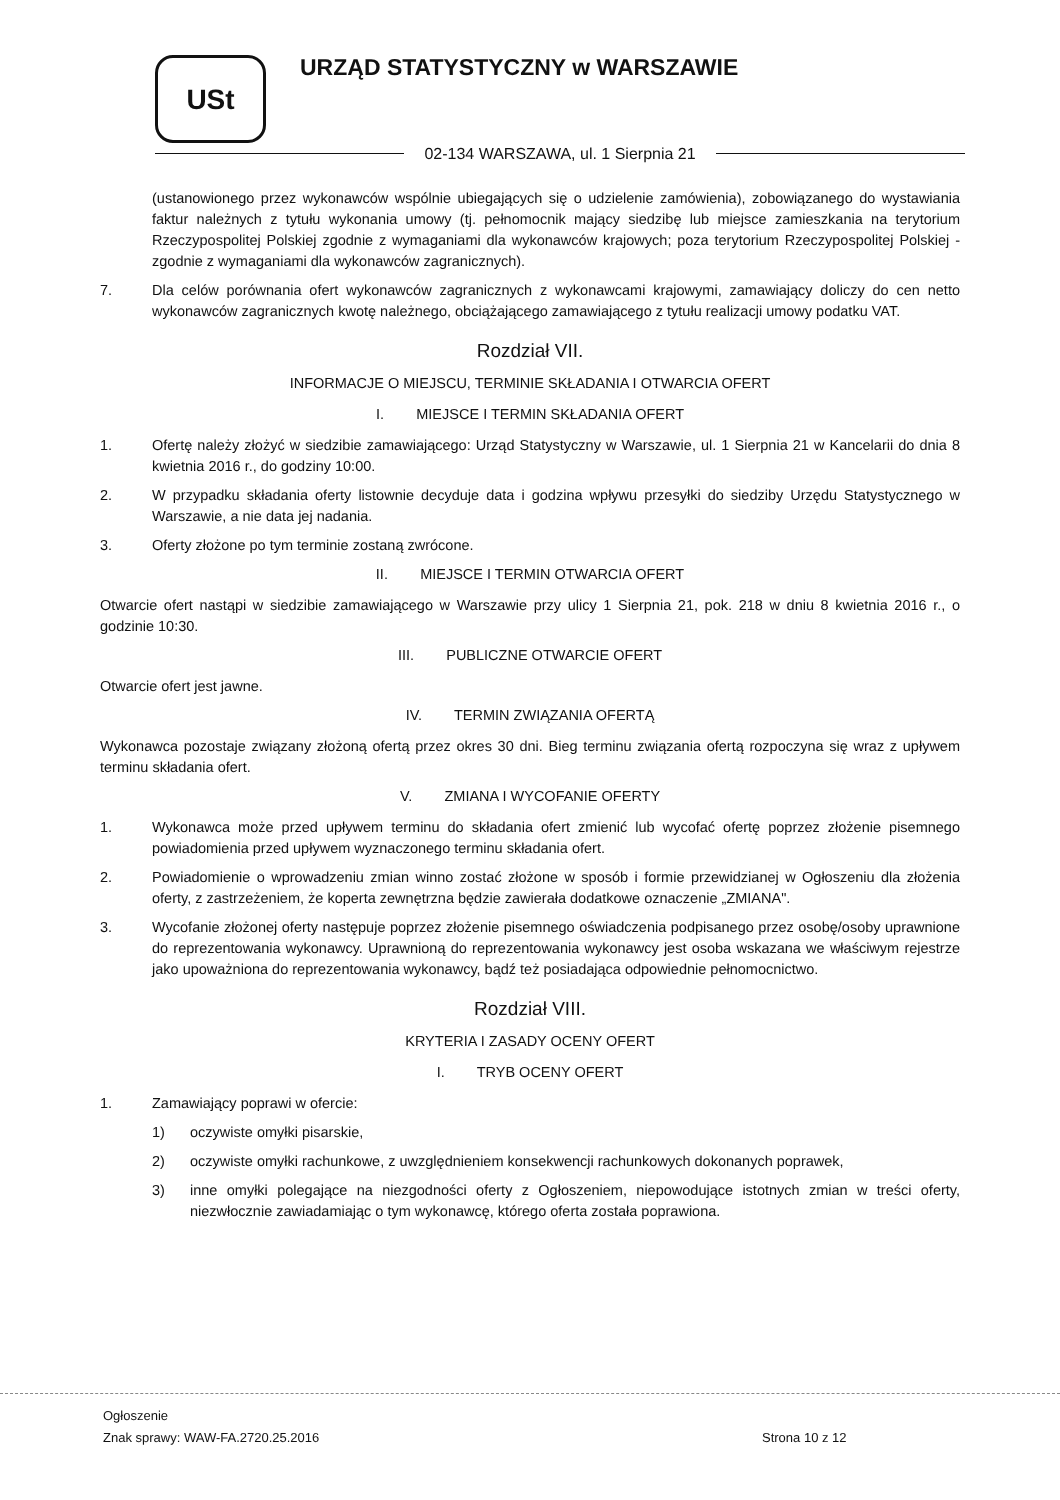USt URZĄD STATYSTYCZNY w WARSZAWIE
02-134 WARSZAWA, ul. 1 Sierpnia 21
(ustanowionego przez wykonawców wspólnie ubiegających się o udzielenie zamówienia), zobowiązanego do wystawiania faktur należnych z tytułu wykonania umowy (tj. pełnomocnik mający siedzibę lub miejsce zamieszkania na terytorium Rzeczypospolitej Polskiej zgodnie z wymaganiami dla wykonawców krajowych; poza terytorium Rzeczypospolitej Polskiej - zgodnie z wymaganiami dla wykonawców zagranicznych).
7. Dla celów porównania ofert wykonawców zagranicznych z wykonawcami krajowymi, zamawiający doliczy do cen netto wykonawców zagranicznych kwotę należnego, obciążającego zamawiającego z tytułu realizacji umowy podatku VAT.
Rozdział VII.
INFORMACJE O MIEJSCU, TERMINIE SKŁADANIA I OTWARCIA OFERT
I. MIEJSCE I TERMIN SKŁADANIA OFERT
1. Ofertę należy złożyć w siedzibie zamawiającego: Urząd Statystyczny w Warszawie, ul. 1 Sierpnia 21 w Kancelarii do dnia 8 kwietnia 2016 r., do godziny 10:00.
2. W przypadku składania oferty listownie decyduje data i godzina wpływu przesyłki do siedziby Urzędu Statystycznego w Warszawie, a nie data jej nadania.
3. Oferty złożone po tym terminie zostaną zwrócone.
II. MIEJSCE I TERMIN OTWARCIA OFERT
Otwarcie ofert nastąpi w siedzibie zamawiającego w Warszawie przy ulicy 1 Sierpnia 21, pok. 218 w dniu 8 kwietnia 2016 r., o godzinie 10:30.
III. PUBLICZNE OTWARCIE OFERT
Otwarcie ofert jest jawne.
IV. TERMIN ZWIĄZANIA OFERTĄ
Wykonawca pozostaje związany złożoną ofertą przez okres 30 dni. Bieg terminu związania ofertą rozpoczyna się wraz z upływem terminu składania ofert.
V. ZMIANA I WYCOFANIE OFERTY
1. Wykonawca może przed upływem terminu do składania ofert zmienić lub wycofać ofertę poprzez złożenie pisemnego powiadomienia przed upływem wyznaczonego terminu składania ofert.
2. Powiadomienie o wprowadzeniu zmian winno zostać złożone w sposób i formie przewidzianej w Ogłoszeniu dla złożenia oferty, z zastrzeżeniem, że koperta zewnętrzna będzie zawierała dodatkowe oznaczenie „ZMIANA".
3. Wycofanie złożonej oferty następuje poprzez złożenie pisemnego oświadczenia podpisanego przez osobę/osoby uprawnione do reprezentowania wykonawcy. Uprawnioną do reprezentowania wykonawcy jest osoba wskazana we właściwym rejestrze jako upoważniona do reprezentowania wykonawcy, bądź też posiadająca odpowiednie pełnomocnictwo.
Rozdział VIII.
KRYTERIA I ZASADY OCENY OFERT
I. TRYB OCENY OFERT
1. Zamawiający poprawi w ofercie:
1) oczywiste omyłki pisarskie,
2) oczywiste omyłki rachunkowe, z uwzględnieniem konsekwencji rachunkowych dokonanych poprawek,
3) inne omyłki polegające na niezgodności oferty z Ogłoszeniem, niepowodujące istotnych zmian w treści oferty, niezwłocznie zawiadamiając o tym wykonawcę, którego oferta została poprawiona.
Ogłoszenie
Znak sprawy: WAW-FA.2720.25.2016
Strona 10 z 12